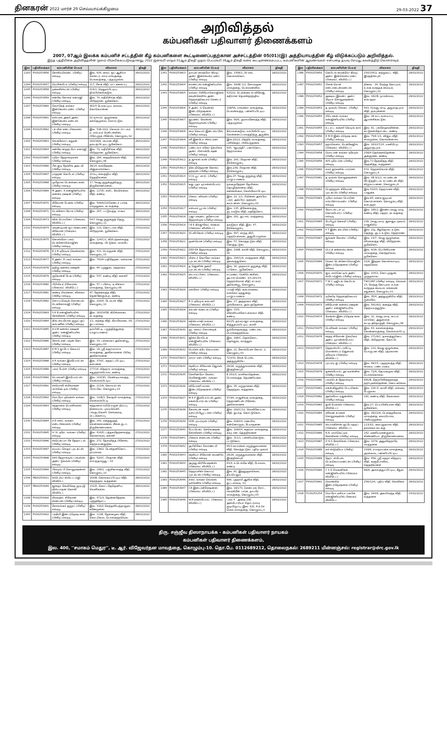தினகரன் 2022 மார்ச் 29 செவ்வாய்க்கிழமை 29-03-2022 37
அறிவித்தல்
கம்பனிகள் பதிவாளர் திணைக்களம்
2007, 07ஆம் இலக்க கம்பனிச் சட்டத்தின் கீழ் கம்பனிகளை கூட்டிணைப்பதற்கான அச்சட்டத்தின் 05(01)(இ) அத்தியாயத்தின் கீழ் விடுக்கப்படும் அறிவித்தல்.
இந்த பத்திரிகை அறிவித்தலின் மூலம் பிரசுரிக்கப்படுவதானது, 2022 ஜனவரி மாதம் 01ஆம் திகதி முதல் பெப்ரவரி 28ஆம் திகதி வரை கூட்டிணைக்கப்பட்ட கம்பனிகளின் ஆவணங்கள் என்பதை தயவு செய்து கவனத்திற் கொள்ளவும்.
| இல | பதிவிலக்கம் | கம்பனியின் பெயர் | விலாசம் | திகதி |
| --- | --- | --- | --- | --- |
| 1293 | PV00253856 | சோசியலென்ட் (பிவீடி) எல்டிடி | இல. 634, லைட் ஒப் ஆசியா செனடர், சாம மாவத்தை, பெலவத்தை, பத்தரமுல்ல | 26/02/2022 |
| 1294 | PV00253857 | ரெயின்போ (பிவீடி) எல்டிடி | 117, லேக் வீதி, மட்டக்களப்பு | 26/02/2022 |
| 1295 | PV00253858 | நக்கலிஸ்ட்ஸ் (பிவீடி) எல்டிடி | 416/1, நெலும்பிட்டிய, திம்பிரிகஸ்கடுவ | 26/02/2022 |
| 1296 | PV00253859 | சன்வே சோலர் எனர்ஜி (பிவீடி) எல்டிடி | இல. 70, எதிரிசிங்க வீதி, மிரிஹான, நுகேகொட | 26/02/2022 |
| 1297 | PV00253860 | லொசெத் லங்கா இன்வெஸ்ட்மன்ட் (பிவீடி) எல்டிடி | 362/3 பெரகட்டிய, காலல, கொலொன்ன. | 26/02/2022 |
| 1298 | PV00253861 | எஸ்.எல் அகரி அன்ட் இன்வெஸ்ட்மன்ட்ஸ் (பிவீடி) எல்டிடி | 02 ஏ/ஈபர்ட் ஒழுங்கை, கல்தெமுல்ல, மொரட்டுவ | 26/02/2022 |
| 1299 | PV00253862 | டச் மில் என்டபிரைசஸ் (பிவீடி) எல்டிடி | இல. 51B-20/2, லெவல் 21-டவர் டீ, எம்பயர் ரெசிடன்சிஸ், பிரேபுருக் பிளேஸ், கொழும்பு 02 | 26/02/2022 |
| 1300 | PV00253863 | வெக்ஸோப் சலூன் (பிவீடி) எல்டிடி | 160/18/A, மயான வீதி, தலபத்பிட்டிய, நுகேகொட | 26/02/2022 |
| 1301 | PV00253864 | சன்வே ஹைட்ரோ எனர்ஜி (பிவீடி) எல்டிடி | இல. 70, எதிரிசிங்க வீதி, மிரிஹான, நுகேகொட | 26/02/2022 |
| 1302 | PV00253865 | யுரோ ஹோல்டிங்ஸ் (பிவீடி) எல்டிடி | இல. 284, ஹைலெவல் வீதி, கொழும்பு 06 | 26/02/2022 |
| 1303 | PV00253866 | பீல் ஐடி நேர்சிங் அகடமி (பிவீடி) எல்டிடி | 38/14, வல்ஹேன, மினுவாங்கொட | 26/02/2022 |
| 1304 | PV00253867 | ராஹன் கெபிடல் (பிவீடி) எல்டிடி | 101யு, வைத்திய வீதி, தெஹிவளை | 26/02/2022 |
| 1305 | PV00253868 | முபீதாஸ டெக்ஸ்டைல்ஸ் (பிவீடி) எல்டிடி | 17, 5வது குறுக்குத்தெரு, திருகோணமலை. | 26/02/2022 |
| 1306 | PV00253869 | M அன்ட் A என்ஜினியரிங் கன்ஸ்ட்ரக்ஷன் (பிவீடி) எல்டிடி | இல. 117/D, சமிட், வேவெல்ல வீதி, கண்டி | 26/02/2022 |
| 1307 | PV00253870 | சிலோன் பேக்ஸ் (பிவீடி) எல்டிடி | இல. 509/b/22/சென்டர் பார்க், ரம்முதுகல, கடவத்தை | 26/02/2022 |
| 1308 | PV00253871 | டெக்னோட்ரோம் (பிவீடி) எல்டிடி | இல. 267, பட்டுவத்த, ராகம | 26/02/2022 |
| 1309 | PV00253873 | விவ் பொயின்ட் (பிரைவட் லிமிடெட்) | 54/7 3வது குறுக்குத் தெரு, கொழும்பு-11 | 27/02/2022 |
| 1310 | PV00253874 | மவுன்டியன் ஒப் ஸ்பைசஸ் சிலோன் (பிரைவட் லிமிடெட்) | இல. 113, கொட்டாவ வீதி, மிரிஹான, நுகேகொட | 27/02/2022 |
| 1311 | PV00253875 | கொஸ்மோ பவர் டெக்னொலொஜிஸ் (பிவீடி) எல்டிடி | இல. 124/C/1, கிரிபத்கல்வத்த மாவத்தை, பிட்டுகல, மாலபே | 27/02/2022 |
| 1312 | PV00253876 | B 2 B டிரேடிங் வென்சர்ஸ் (பிவீடி) எல்டிடி | இல. 411, பெர்குசன் வீதி, கொழும்பு 15 | 27/02/2022 |
| 1313 | PV00253877 | R அன்ட் R பவர் லங்கா (பிவீடி) எல்டிடி | இல. 793/A யதிஹேன, மல்வான | 27/02/2022 |
| 1314 | PV00253878 | ஹிரு கன்ஸ்ட்ரக்ஷன் (பிவீடி) எல்டிடி | இல. 64 பமுனுவ, மஹரகம | 27/02/2022 |
| 1315 | PV00253879 | குவென்சி பேக் (பிவீடி) எல்டிடி | இல. 537, கண்டி வீதி, களனி | 27/02/2022 |
| 1316 | PV00253880 | பிரிமியர் ரிசோர்ஸ் (பிரைவட் லிமிடெட்) | இல. 57, டபிள்யு. ஏ.சில்வா மாவத்தை, கொழும்பு-06 | 27/02/2022 |
| 1317 | PV00253881 | கண்டி ரிவர்சைட் வில்லா (பிவீடி) எல்டிடி | 97, தேக்கவத்த வீதி, தென்னேகும்புர, கண்டி | 27/02/2022 |
| 1318 | PV00253882 | சொப்ட்மெடிக் மொபைல் டெக்னோலஜி (பிவீடி) எல்டிடி | இல. 220/4, டெம்பள் வீதி, கொழும்பு 10 | 27/02/2022 |
| 1319 | PV00253883 | S K B என்ஜினியரிங் சேர்விசஸ் (பிவீடி) எல்டிடி | இல. 163/165B, கிரில்லவல, கடவத்தை | 27/02/2022 |
| 1320 | PV00253884 | கிங் ஸ்பரோவ் குறுப் ஒப் கம்பனீஸ் (பிவீடி) எல்டிடி | 1/1, சந்தை வீதி, மீராவோடை-05, ஓட்டமாவடி | 27/02/2022 |
| 1321 | PV00253885 | A.V.M கன்ஸ்ட்ரக்ஷன் அன்ட் என்ஜினியரிங் (பிவீடி) எல்டிடி | தம்பிசிட்டி, பருத்தித்துறை, யாழ்ப்பாணம் | 27/02/2022 |
| 1322 | PV00253886 | சோங் என் பவுன் கோ. (பிவீடி) எல்டிடி | இல. 33, பல்மைரா அவென்யூ, கொழும்பு 03 | 27/02/2022 |
| 1323 | PV00253887 | K M S ஓட்டோ கெயார் (பிவீடி) எல்டிடி | இல. 16, ஸ்ரீ சுதர்மாராம மாவத்தை, அவிசாவளை பிரிவு - அவிசாவளை | 27/02/2022 |
| 1324 | PV00253888 | A R லங்கா இம்போர்ட்ஸ் (பிவீடி) எல்டிடி | இல. 370/C, கஹட்டபிட்டிய, கம்பளை | 27/02/2022 |
| 1325 | PV00253889 | பவர் பேர்ள் (பிவீடி) எல்டிடி | 177/14, விஹார மாவத்தை, சுதுஹும்பொல, கண்டி | 27/02/2022 |
| 1326 | PV00253890 | டொஸனி இம்போர்ட்ஸ் (பிவீடி) எல்டிடி | இல. 103/3D, பிரண்டியாவத்த, வெல்லம்பிட்டிய | 27/02/2022 |
| 1327 | PV00253891 | ஸ்ரொலி ஸ்லோகன் மார்கெட்டிங் (பிவீடி) எல்டிடி | இல. 211/6, வொயர்ட்ஸ் பிராட்வே, கொழும்பு-14 | 27/02/2022 |
| 1328 | PV00253892 | மெட்ரோ டிரெக்ஸ் லங்கா (பிவீடி) எல்டிடி | இல. 10/B/3, கோதமி மாவத்தை, வெல்லம்பிட்டி | 27/02/2022 |
| 1329 | PV00253893 | சந்தானம் பொலிமர்ஸ் (பிவீடி) எல்டிடி | சந்தானம் எரிபொருள் நிரப்பு நிலையம், புலயவெளி, பங்குடவெளி, செங்கலடி, மட்டக்களப்பு | 27/02/2022 |
| 1330 | PV00253894 | A R ஈஸ்ட் லங்கா என்டபிரைசஸ் (பிவீடி) எல்டிடி | இல. 240, மக்குலுதத், வெள்ளைமணல், சீனக் குடா, திருகோணமலை | 27/02/2022 |
| 1331 | PV00253895 | H. N. டிரேட் லங்கா (பிவீடி) எல்டிடி | இல. 414/D, பத்தலஹேனவத்த, கோனாவல, களனி | 27/02/2022 |
| 1332 | PV00253896 | ஸ்பெக்ட்ரா பீச் ஹோட்டல் (பிவீடி) எல்டிடி | இல. 272, தேவமித்த பிளேஸ், ஹெய்யன்துடுவ | 27/02/2022 |
| 1333 | PV00253897 | வயம்ப லெதர் புரடக்ட்ஸ் (பிவீடி) எல்டிடி | இல. 138/2, பென்தனிகொட, நாரம்மல | 27/02/2022 |
| 1334 | PV00253898 | AAS ஹோல்டிங் ட்ரவல்ஸ் அன்ட் டுவர்ஸ் (பிவீடி) எல்டிடி | இல. 520/C, பிரதான வீதி, சாய்ந்தமருது – 03 | 27/02/2022 |
| 1335 | PV00253899 | பில்டிங் பி சொலூஷன்ஸ் (பிவீடி) எல்டிடி | இல. 148/2, பஞ்சிகாவத்த வீதி, கொழும்பு 10 | 27/02/2022 |
| 1336 | PB00253911 | ஸ்டெல்ப் ஸ்டெட்டர்ஜி லிமிடெட் | 169/B, கெரவலப்பிட்டிய வீதி, ஹெந்தல, வத்தளை | 28/02/2022 |
| 1337 | PB00253949 | ஜனதா கெமிசெத குடிபுடு நிஸ்பாதன கொவி லிமிடெட் | 132/D, கொட்டதேதெனிய, வெலிகல்ல | 28/02/2022 |
| 1338 | PV00253900 | சிமவுன்ட் சிலோன் ஸ்பைஸ் (பிவீடி) எல்டிடி | இல. 471/3, தென்னஹேன, புளுத்தோட்ட | 28/02/2022 |
| 1339 | PV00253901 | சோலங்கர் குறூப் (பிவீடி) எல்டிடி | இல. 316/2 கெந்தலியத்தாலுவ, கனேமுல்ல | 28/02/2022 |
| 1340 | PV00253902 | பஷிமி இன்டர்நெஷ னல் (பிவீடி) எல்டிடி | இல. 111B, தேனகமுவ வீதி, கொடவெல, பொல்கஹவெல | 28/02/2022 |
| இல | பதிவிலக்கம் | கம்பனியின் பெயர் | விலாசம் | திகதி |
| --- | --- | --- | --- | --- |
| 1341 | PV00253903 | நாயல் மைக்ரோ கிரடிட் அன்ட் இன்வெஸ்ட்மன்ட் (பிவீடி) எல்டிடி | இல. 1358/1,,30 எல, கொலங்கொட | 28/02/2022 |
| 1342 | PV00253904 | காண்ட்ஸ் என்ஜினியரிங் (பிவீடி) எல்டிடி | இல. 160B/ 1/1, சோமரதன மாவத்தை, பெல்லன்வில | 28/02/2022 |
| 1343 | PV00253905 | லங்கா பிசியோலொஜிகல் கவுன்செலிங் அன்ட் ஹெல்த்கெயார் சென்டர் (பிவீடி) எல்டிடி | 415/22, டெக்ஸ்டைல் விலேஜ், கதிரான தெமன்ஹந்திய | 28/02/2022 |
| 1344 | PV00253906 | R அன்ட் G வென்சர் இன்டர்நெஷனல் (பிரைவட் லிமிடெட்) | 108/5A, ராவணா மாவத்தை, பெலன்வத்த, பன்னிப்பிட்டிய | 28/02/2022 |
| 1345 | PV00253907 | ஜயண்ட் வென்சர் ஹோல்டிங்ஸ் (பிவீடி) எல்டிடி | இல. 56/6, குமாரகேவத்த வீதி, பத்தரமுல்ல | 28/02/2022 |
| 1346 | PV00253908 | மை கெயார் இன்டஸ்ட்ரீஸ் (பிவீடி) எல்டிடி | கிராவல்கடுவ, எம்பிலிபிட்டிய வெள்ளைப்பாலத்திற்கு அருகில் | 28/02/2022 |
| 1347 | PV00253909 | ஸீ இன்போ சிஸ்டம்ஸ் (பிவீடி) எல்டிடி | இல.181/2, மிஹிர மாவத்தை, பலிகெதர, பிலியந்தலை | 28/02/2022 |
| 1348 | PV00253910 | பண்டாரா எகோ டுவரிசம் அன்ட் பிளான்டேஷன் (பிவீடி) எல்டிடி | 635, "ஜயந்தி", பனாகொட, ஹோமாகம | 28/02/2022 |
| 1349 | PV00253912 | த ஜுவல் வன் (பிவீடி) எல்டிடி | இல. 200, பிரதான வீதி, நீர்கொழும்பு | 28/02/2022 |
| 1350 | PV00253913 | நிவ் நிஹொன் கோல்ட் ஹவுஸ் (பிவீடி) எல்டிடி | இல.238, பிரதான வீதி, நீர்கொழும்பு | 28/02/2022 |
| 1351 | PV00253914 | CCG பூட் மார்ட் (பிவீடி) எல்டிடி | இல.37, 5வது குறுக்கு வீதி, யாழ்ப்பாணம் | 28/02/2022 |
| 1352 | PV00253915 | சுது புதா டிரான்ஸ்போர்ட் (பிவீடி) எல்டிடி | நவகமுஹேன தேயிலை தொழிற்சாலை வீதி, சன்னஸ்கம, லெல்லோபிட்டிய | 28/02/2022 |
| 1353 | PV00253916 | பிரைட் விங்ஸ் (பிவீடி) எல்டிடி | இல. 10, 1/1, பிரின்ஸ் அல்பிரட் டவர், அல்பிரட் ஹவுஸ் கார்டன்ஸ், கொழும்பு 03 | 28/02/2022 |
| 1354 | PV00253917 | எஸ்மம் பூட்ஸ் (பிவீடி) எல்டிடி | இல. 135, திகேனவத்த, குடாமடுவ வீதி, மத்தேகொட | 28/02/2022 |
| 1355 | PV00253918 | புஜு மவுன்ட் குளோபல் ஹோல்டிங் (பிவீடி) எல்டிடி | இல. 291, துடாவ, மாத்தறை. | 28/02/2022 |
| 1356 | PV00253919 | I B E கிரஜுவேட் ஸ்கூல் (பிரைவட் லிமிடெட்) | தலடுவா வீதி, இல. 47, நீர்கொழும்பு | 28/02/2022 |
| 1357 | PV00253920 | ரிட்லிபிக்ஸ் (பிவீடி) எல்டிடி | இல. 497, சாந்த சிரி, மஹபெல்லன, அலுபோமுல்ல | 28/02/2022 |
| 1358 | PV00253921 | மூன்ரொக் (பிவீடி) எல்டிடி | இல. 57, கொத்தட்டுவ வீதி, கொத்தட்டுவ | 28/02/2022 |
| 1359 | PV00253922 | ZED-EK ஹோல்டிங்ஸ் (பிவீடி) எல்டிடி | இல. 109B, காலி வீதி, கொழும்பு 04 | 28/02/2022 |
| 1360 | PV00253923 | மிஸ்டர் கொகோ லங்கா புரடக்ட்ஸ் (பிவீடி) எல்டிடி | இல. 194/1/A, மாத்தளை வீதி, அலவத்துகொட | 28/02/2022 |
| 1361 | PV00253924 | த ஜெனின் அக்ரி புரடக்ட்ஸ் (பிவீடி) எல்டிடி | இல. 30, முதலாம் குறுக்கு வீதி, பாகொட, நுகேகொட | 28/02/2022 |
| 1362 | PV00253925 | ஸ்டார்ட்பிஸ்ட் (பிரைவட் லிமிடெட்) | எட்மண்ட் ரெசிடென்சிஸ், அபார்ட்மெண்ட் 3/3,291/15, ஹெவ்லொக் வீதி, எட்வர்ட் அவென்யூ, கொழும்பு | 28/02/2022 |
| 1363 | PV00253926 | ரஸ்லோ (பிவீடி) எல்டிடி | பாரதி வீதி, கம்பர்மலை, வல்வெட்டித்துறை, யாழ்ப்பாணம் | 28/02/2022 |
| 1364 | PV00253927 | R U டிரேடிங் கம்பனி (பிரைவட் லிமிடெட்) | இல. 17, அத்தரகம வீதி, முல்லேகாம, அம்பத்தென்ன | 28/02/2022 |
| 1365 | PV00253928 | ஏர்பன் ஸ்டைல் (பிவீடி) எல்டிடி | இல. 37/5, வில்லியம்கோபல்லவா வீதி, கண்டி | 28/02/2022 |
| 1366 | PV00253929 | ஷின்பாஷி லங்கா (பிரைவட் லிமிடெட்) | 60/25, தர்மராஜா மாவத்தை, கித்துலம்பிட்டிய, காலி | 28/02/2022 |
| 1367 | PV00253930 | குட் லைப் பிளாஸ்டிக் (பிவீடி) எல்டிடி | தும்மோதரவத்த, பண்டாவ, பொல்கஹவெல. | 28/02/2022 |
| 1368 | PV00253931 | ஜிஸ்ட்ரோடெக் என்ஜினியரிங் (பிரைவட் லிமிடெட்) | இல. 196/C, தெல்கொட, தெல்துவ, வாத்துவ | 28/02/2022 |
| 1369 | PV00253932 | பெரிஸ் கபே செயார்ஸ் (பிவீடி) எல்டிடி | இல. 21, கோல்பேஸ் கோர்ட் 2, கொழும்பு 03 | 28/02/2022 |
| 1370 | PV00253933 | மாரா டீஸ் (பிவீடி) எல்டிடி | 723/33, லேக் டெரஸ், அத்துருகிரிய | 28/02/2022 |
| 1371 | PV00253934 | ஷ்கியா சிலோன் ஜெம்ஸ் (பிவீடி) எல்டிடி | 28/26, மருத்துவமனை வீதி, இரத்தினபுரி | 28/02/2022 |
| 1372 | PV00253935 | செவின்ரோ வேஸ்ட் மெனேஜ்மன்ட் லங்கா (பிரைவட் லிமிடெட்) | B 253/3, மாலிகாதென்ன, பொல்வத்த, தெரணியகல | 28/02/2022 |
| 1373 | PV00253936 | லியோனி வாஸ் இன்டர்நெஷனல் (பிவீடி) எல்டிடி | இல. 35, மருதானை வீதி, ஹெந்தல, வத்தளை. | 28/02/2022 |
| 1374 | PV00253937 | M R P இம்போர்ட்ஸ் அன்ட் எக்ஸ்போர்ட்ஸ் (பிவீடி) எல்டிடி | 47/94, ராஜசிங்க மாவத்தை, ஹொணிடன் பிளேஸ், அவிசாவளை | 28/02/2022 |
| 1375 | PV00253938 | கோல்டன் ஈகள் டிஸ்ட்ரிபியூட்டர்ஸ் (பிவீடி) எல்டிடி | இல. 200/C/12, வெலிகேப்பல வீதி, ஓபாத, கொட்டுகொட | 28/02/2022 |
| 1376 | PV00253939 | SDR புரபர்டிஸ் (பிவீடி) எல்டிடி | இல. 428/04, ரணமிம, கன்னொருவ, பேராதனை | 28/02/2022 |
| 1377 | PV00253940 | பேப்பெக்ட் செலெக்ஷன் சேர்விசஸ் (பிவீடி) எல்டிடி | இல. 109/04, சுதர்மா மாவத்தை, கவுடான, தெஹிவளை | 28/02/2022 |
| 1378 | PV00253941 | பிரைம் ஸ்பைஸ் (பிவீடி) எல்டிடி | இல. 311/1, பள்ளியகொடுவ, பட்டுகொட | 28/02/2022 |
| 1379 | PV00253942 | அபிரிகோ லொண்டரி (பிவீடி) எல்டிடி | 65/3 காய்ச்சல் மருத்துவமனை வீதி, கொத்தட்டுவ, புதிய நகரம் | 28/02/2022 |
| 1380 | PV00253943 | ஷ்கியா சிலோன் மைனிங் (பிவீடி) எல்டிடி | 28/26, மருத்துவமனை வீதி, இரத்தினபுரி | 28/02/2022 |
| 1381 | PV00253944 | அமுது கிரியேஷன்ஸ் (பிரைவட் லிமிடெட்) | 63/4, உடெல்கே வீதி, போவல, கண்டி | 28/02/2022 |
| 1382 | PV00253945 | ஹெய்சிஸ் கொயர் புரடக்ட்ஸ் (பிவீடி) எல்டிடி | இல. 81, இதலுகுலவெவ, தியபெதும | 28/02/2022 |
| 1383 | PV00253946 | ஈஸ்ட் லங்கா வெல்ஸ் டிரில்லிங் (பிவீடி) எல்டிடி | 699, புஹாரி ஆலிம் வீதி, ஓட்டமாவடி- 01 | 28/02/2022 |
| 1384 | PV00253947 | C8 இன்டர்கிரேஷன்ஸ் (பிரைவட் லிமிடெட்) | இல. 18/170, சென்ட்ரல் ரோட், எவர்கிரீன் பார்க், தாபரே மாவத்தை, கொழும்பு 05 | 28/02/2022 |
| 1385 | PV00253948 | W.R.எக்ஸ்போர்ட் (பிரைவட் லிமிடெட்) | டவர் 4 - அறை 23E, அஸ்டோரியா தொடர்மாடி குடியிருப்பு, இல. 420, R.A.De மெல் மாவத்தை, கொழும்பு 3 | 28/02/2022 |
| இல | பதிவிலக்கம் | கம்பனியின் பெயர் | விலாசம் | திகதி |
| --- | --- | --- | --- | --- |
| 1386 | PV00253950 | கெபிடல் மைக்ரோ கிரடிட் அன்ட் இன்வெஸ்ட்மன்ட் (பிரைவட் லிமிடெட்) | 250/154/2, சுற்றுவட்ட வீதி, இரத்தினபுரி. | 28/02/2022 |
| 1387 | PV00253951 | பிளக் ரொக் என்டர்டைன்மன்ட்ஸ் (பிவீடி) எல்டிடி | நிலை - 34, மேற்கு கோபுரம், உலக வர்த்தக மையம், கொழும்பு 01 | 28/02/2022 |
| 1388 | PV00253952 | அக்ஷய இவன்ட் அன்ட் மீடியா சொலூஷன்ஸ் (பிவீடி) எல்டிடி | இல. 182/B, நாரன்வல, கம்பஹா | 28/02/2022 |
| 1389 | PV00253953 | த டிரவல் பிளனட் (பிவீடி) எல்டிடி | 563, 01வது மாடி, அநுராதபுரம் வீதி, தம்புள்ளை | 28/02/2022 |
| 1390 | PV00253954 | ரிடொக்ஸ் லங்கா என்ஜினியரிங் (பிவீடி) எல்டிடி | இல. 28 வட்டவளயாய, ஆராச்சிக்கட்டுவ | 28/02/2022 |
| 1391 | PV00253955 | உடரட்ட லக்சரி வெடிங் கார் (பிவீடி) எல்டிடி | இல. 61, பல்லேதலவின்ன, கட்டுகஸ்தோட்டை, கண்டி | 28/02/2022 |
| 1392 | PV00253956 | R M R இன்டர்நெஷ னல் (பிவீடி) எல்டிடி | இல. 75/6 1/1, விஜய வீதி, சாலமுல்ல, கொலன்னாவ | 28/02/2022 |
| 1393 | PV00253957 | ஹாவெஸ்ட் பெக்கேஜிங் (பிரைவட் லிமிடெட்) | இல. 183/27/14, யசசிரிபுர, அநுராதபுரம் | 28/02/2022 |
| 1394 | PV00253958 | மொடர்ன் லங்கா டிரேடிங் (பிவீடி) எல்டிடி | 258/A தெல்கஸ்தென்ன, அக்குரண, கண்டி | 28/02/2022 |
| 1395 | PV00253959 | AVS டிரேடர்ஸ் (பிவீடி) எல்டிடி | இல.71 ஹேகித்த வீதி, ஹேகித்த, வத்தளை. | 28/02/2022 |
| 1396 | PV00253960 | சமர் ஓர்கனிக் பார்ம்ஸ் (பிவீடி) எல்டிடி | 433, ஹெவ்லொக் வீதி, கொழும்பு 6 | 28/02/2022 |
| 1397 | PV00253961 | த டிரவல் சொலூஷன்ஸ் (பிவீடி) எல்டிடி | இல. XB 9/1/1, எட்மன்டன் வீட்டுத்திட்டம், எட்மன்டன் வீதி, கிருலப்பனை, கொழும்பு 6 | 28/02/2022 |
| 1398 | PV00253962 | பெஹ்ரூஸ் சிலோன் புரடக்ட்ஸ் (பிவீடி) எல்டிடி | இல 50/03, ஹொரண வீதி, பாதுக்க | 28/02/2022 |
| 1399 | PV00253963 | யுரோ லங்கா பொரின் எம்ப்ளோய்மன்ட் (பிவீடி) எல்டிடி | இல.85, சனச ஐடியல் கொம்ப்ளக்ஸ், கொழும்பு வீதி, கம்பஹா | 28/02/2022 |
| 1400 | PV00253964 | லோடஸ் டச் புட் கொம்போர்ட் (பிவீடி) எல்டிடி | இல. 185/1, இரண்டாவது மாடி, கண்டி வீதி, மஹர, கடவத்தை | 28/02/2022 |
| 1401 | PV00253965 | பேபிபூம் கெலரி (பிவீடி) எல்டிடி | 239, 2வது மாடி, ஜனஜய நகரம், ராஜகிரிய | 28/02/2022 |
| 1402 | PV00253966 | P T இன்டஸ்ட்ரிஸ் (பிவீடி) எல்டிடி | இல. 2/டி, சீதுதொல, உடுவ தெற்கு, குடா உடுவ, ஹொரண | 28/02/2022 |
| 1403 | PV00253967 | ஜங்கள் கோஸ்ட் (பிவீடி) எல்டிடி | இல. 13/7, 3வது ஒழுங்கை, விமலவத்த வீதி, மிரிஹான, நுகேகொட | 28/02/2022 |
| 1404 | PV00253968 | பெட்ச் கன்சால்டன்ஸ் (பிவீடி) எல்டிடி | இல. 9/3A, பெபிலியான மாவத்தை, கொஹுவல, நுகேகொட | 28/02/2022 |
| 1405 | PV00253969 | மெகா டெக்னொலொஜிஸ் இன்டர்நெஷனல் (பிவீடி) எல்டிடி | 32/A, இஹல கொஸ்வாடிய, மஹவெவ | 28/02/2022 |
| 1406 | PV00253970 | ஜய மார்கெட்டிங் அன்ட் ஸ்டோர்ஜிஸ் (பிவீடி) எல்டிடி | இல. 104/2, கொடமுதுன, முருதலாவ | 28/02/2022 |
| 1407 | PV00253971 | T W C டிஜிடல் கெபிடல் (பிவீடி) எல்டிடி | TWCORP (பிவீடி) எல்டிடி, லெவல் 15, மேற்கு கோபுரம், உலக வர்த்தக மையம், எச்சலன் சதுக்கம், கொழும்பு 01 | 28/02/2022 |
| 1408 | PV00253972 | டிரினிடி ஹெல்த்கெயார் (பிவீடி) எல்டிடி | இல. 35/4, அத்துருகிரிய வீதி, ருக்மலே, | 28/02/2022 |
| 1409 | PV00253973 | ஸியோன் கன்ஸ்ட்ரக்ஷன் அன்ட் என்ஜினியரிங் (பிரைவட் லிமிடெட்) | இல. 591/A/2, கனத்த வீதி, ஹெய்யந்துடுவ | 28/02/2022 |
| 1410 | PV00253974 | மேன்ஸ் இன்டர்நெஷ னல் (பிவீடி) எல்டிடி | இல. 32, 2வது மாடி, சுப்பர் மார்கெட் அலுவலக கட்டிடத்தொகுதி, கொழும்பு 08 | 28/02/2022 |
| 1411 | PV00253975 | பெலிகன் லங்கா (பிவீடி) எல்டிடி | இல. 63, வலவ்வத்தை, வென்னவத்தை, வெல்லம்பிட்டி | 28/02/2022 |
| 1412 | PV00253976 | ஹை சிலோன் டுவரிசம் அன்ட் டிரான்ஸ்போர்ட் (பிரைவட் லிமிடெட்) | இல. 271/6/C, தலவத்துகொட வீதி, மிரிஹான, கோட்டே | 28/02/2022 |
| 1413 | PV00253977 | ஹொஸ்பிட்டாலிட்டி மொன்ஸ்டர் ஜெனரல் டிரேடிங் (பிரைவட் லிமிடெட்) | இல. 110, 8வது ஒழுங்கை, பொருபன வீதி, ரத்மலான | 28/02/2022 |
| 1414 | PV00253978 | புரபர்டி ஐ (பிவீடி) எல்டிடி | இல. 99/15, பதஹவத்த வீதி, ரைகம, பண்டாரகம | 28/02/2022 |
| 1415 | PV00253979 | ஒக்ஸ்போர்ட் அட்வான்சிங் (பிவீடி) எல்டிடி | இல. 72/A, தொரகமுவ வீதி, பொல்கொல்ல | 28/02/2022 |
| 1416 | PV00253980 | பவர்டெக் ஹோல்டிங் (பிவீடி) எல்டிடி | 681/B, தெம்பிலிகஹலந்த ஹுபுகஸ்தென்ன, கொடகவெல | 28/02/2022 |
| 1417 | PV00253981 | எக்ஸ்கிலுசிவ் பெபரிக்ஸ் (பிவீடி) எல்டிடி | இல. 229-D, காலி வீதி, மஸ்சல, பேருவல | 28/02/2022 |
| 1418 | PV00253982 | அஸ்லியா ஏஜன்சிஸ் (பிவீடி) எல்டிடி | 181, கண்டி வீதி, கேகாலை | 28/02/2022 |
| 1419 | PV00253983 | ஓமி பேகர்ஸ் (பிரைவட் லிமிடெட்) | இல.27, பெப்பிலியான வீதி, நுகேகொட | 28/02/2022 |
| 1420 | PV00253984 | ஸிலன் சப்ளை சொலூஷன்ஸ் (பிவீடி) எல்டிடி | இல. 28/22/A, பௌத்தலோக மாவத்தை, சுவரபொல, பிலியந்தலை | 28/02/2022 |
| 1421 | PV00253985 | ஸ்பார்கிள்ஸ் ஒட்டோஹப் (பிரைவட் லிமிடெட்) | 113/3/1, கலபலுவாவ வீதி, தலங்கம வடக்கு | 28/02/2022 |
| 1422 | PV00253986 | R.N. மார்கெட்டிங் சேர்விசஸ் (பிவீடி) எல்டிடி | 162, மணியரசன்குளம், கிண்ணியா, திருகோணமலை | 28/02/2022 |
| 1423 | PV00253987 | D N S சேர்விசஸ் (பிரைவட் லிமிடெட்) | இல. 1078, அலுவிஹாரே, மாத்தளை | 28/02/2022 |
| 1424 | PV00253988 | சச் ஸ்டுடியோ (பிவீடி) எல்டிடி | 319/8, ராமநாயக்க மாவத்தை, அரவ்வல, பன்னிப்பிட்டிய | 28/02/2022 |
| 1425 | PV00253989 | தேர்ட் ஸ்பேஸ் டெவலொப்மன்ட்ஸ் (பிவீடி) எல்டிடி | இல. 45A, ஸ்ரீ மஹா விஹார வீதி, களுபோவில, தெஹிவளை | 28/02/2022 |
| 1426 | PV00253990 | C S D மெகனிகல் என்ஜினியரிங் (பிரைவட் லிமிடெட்) | 88/A, அலவத்துப்பிட்டிய, சீதுவ | 28/02/2022 |
| 1427 | PV00253991 | மொன்சிம் இன்டர்நெஷனல் (பிவீடி) எல்டிடி | 256/12/A, புதிய வீதி, வெலிகம | 28/02/2022 |
| 1428 | FC00253254 | மெட்ரோ ஏசியா பசுபிக் என்ஜினியரிங் பிரைவட் லிமிடெட் | இல. 164/8, அவரிவத்த வீதி, வத்தளை | 14/02/2022 |
திரு. சஞ்ஜீவ திஸாநாயக்க - கம்பனிகள் பதிவாளர் நாயகம்
கம்பனிகள் பதிவாளர் திணைக்களம்,
இல. 400, ''சமாகம் மெதுர'', டீ. ஆர். விஜேவர்தன மாவத்தை, கொழும்பு-10. தொ.பே. 0112689212, தொலைநகல்: 2689211 மின்னஞ்சல்: registrar@drc.gov.lk